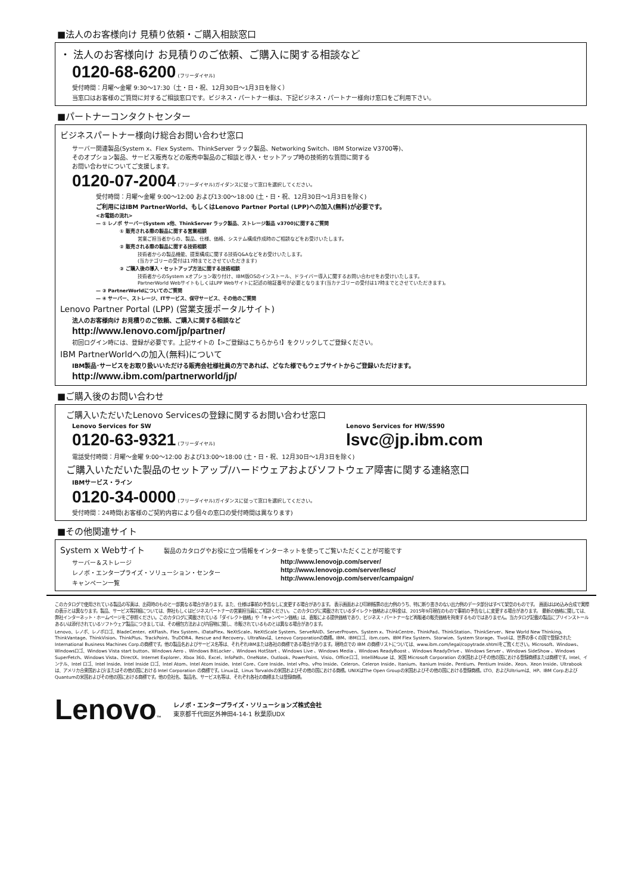■法人のお客様向け 見積り依頼・ご購入相談窓口
・ 法人のお客様向け お見積りのご依頼、ご購入に関する相談など
0120-68-6200 (フリーダイヤル)
受付時間：月曜〜金曜 9:30〜17:30（土・日・祝、12月30日〜1月3日を除く）
当窓口はお客様のご質問に対するご相談窓口です。ビジネス・パートナー様は、下記ビジネス・パートナー様向け窓口をご利用下さい。
■パートナーコンタクトセンター
ビジネスパートナー様向け総合お問い合わせ窓口
サーバー関連製品(System x、Flex System、ThinkServer ラック製品、Networking Switch、IBM Storwize V3700等)、
そのオプション製品、サービス販売などの販売中製品のご相談と導入・セットアップ時の技術的な質問に関する
お問い合わせについてご支援します。
0120-07-2004 (フリーダイヤル)ガイダンスに従って窓口を選択してください。
受付時間：月曜〜金曜 9:00〜12:00 および13:00〜18:00 (土・日・祝、12月30日〜1月3日を除く)
ご利用にはIBM PartnerWorld、もしくはLenovo Partner Portal (LPP)への加入(無料)が必要です。
<お電話の流れ>
— ① レノボ サーバー(System x他、ThinkServer ラック製品、ストレージ製品 v3700)に関するご質問
① 販売される際の製品に関する営業相談
営業ご担当者からの、製品、仕様、価格、システム構成作成時のご相談などをお受けいたします。
② 販売される際の製品に関する技術相談
技術者からの製品機能、提案構成に関する技術Q&Aなどをお受けいたします。
(当カテゴリーの受付は17時までとさせていただきます)
③ ご購入後の導入・セットアップ方法に関する技術相談
技術者からのSystem xオプション取り付け、IBM版OSのインストール、ドライバー導入に関するお問い合わせをお受けいたします。
PartnerWorld WebサイトもしくはLPP Webサイトに記述の暗証番号が必要となります(当カテゴリーの受付は17時までとさせていただきます)。
— ③ PartnerWorldについてのご質問
— ④ サーバー、ストレージ、ITサービス、保守サービス、その他のご質問
Lenovo Partner Portal (LPP) (営業支援ポータルサイト)
法人のお客様向け お見積りのご依頼、ご購入に関する相談など
http://www.lenovo.com/jp/partner/
初回ログイン時には、登録が必要です。上記サイトの【>ご登録はこちらから!】をクリックしてご登録ください。
IBM PartnerWorldへの加入(無料)について
IBM製品･サービスをお取り扱いいただける販売会社様社員の方であれば、どなた様でもウェブサイトからご登録いただけます。
http://www.ibm.com/partnerworld/jp/
■ご購入後のお問い合わせ
ご購入いただいたLenovo Servicesの登録に関するお問い合わせ窓口
Lenovo Services for SW
0120-63-9321 (フリーダイヤル)
Lenovo Services for HW/SS90
lsvc@jp.ibm.com
電話受付時間：月曜〜金曜 9:00〜12:00 および13:00〜18:00 (土・日・祝、12月30日〜1月3日を除く)
ご購入いただいた製品のセットアップ/ハードウェアおよびソフトウェア障害に関する連絡窓口
IBMサービス・ライン
0120-34-0000 (フリーダイヤル)ガイダンスに従って窓口を選択してください。
受付時間：24時間(お客様のご契約内容により個々の窓口の受付時間は異なります)
■その他関連サイト
System x Webサイト 製品のカタログやお役に立つ情報をインターネットを使ってご覧いただくことが可能です
サーバー＆ストレージ
レノボ・エンタープライズ・ソリューション・センター
キャンペーン一覧
http://www.lenovojp.com/server/
http://www.lenovojp.com/server/lesc/
http://www.lenovojp.com/server/campaign/
このカタログで使用されている製品の写真は、出荷時のものと一部異なる場合があります。また、仕様は事前の予告なしに変更する場合があります。 表示画面および印刷帳票の出力例のうち、特に断り書きのない出力例のデータ部分はすべて架空のものです。 画面ははめ込み合成で実際の表示とは異なります。製品、サービス等詳細については、弊社もしくはビジネスパートナーの営業担当員にご相談ください。 このカタログに掲載されているダイレクト価格および料金は、2015年9月現在のもので事前の予告なしに変更する場合があります。 最新の価格に関しては、弊社インターネット・ホームページをご参照ください。このカタログに掲載されている「ダイレクト価格」や「キャンペーン価格」は、直販による提供価格であり、ビジネス・パートナーなど再販者の販売価格を拘束するものではありません。当カタログ記載の製品にプリインストールあるいは添付されているソフトウェア製品につきましては、その梱包方法および内容物に関し、市販されているものとは異なる場合があります。
Lenovo、レノボ、レノボロゴ、BladeCenter、eXFlash、Flex System、iDataPlex、NeXtScale、NeXtScale System、ServeRAID、ServerProven、System x、ThinkCentre、ThinkPad、ThinkStation、ThinkServer、New World New Thinking、ThinkVantage、ThinkVision、ThinkPlus、TrackPoint、TruDDR4、Rescue and Recovery、UltraNavは、Lenovo Corporationの商標。IBM、IBMロゴ、ibm.com、IBM Flex System、Storwize、System Storage、Tivoliは、世界の多くの国で登録されたInternational Business Machines Corp.の商標です。他の製品名およびサービス名等は、それぞれIBMまたは各社の商標である場合があります。現時点での IBM の商標リストについては、www.ibm.com/legal/copytrade.shtmlをご覧ください。Microsoft、Windows、Windowsロゴ、Windows Vista start button、Windows Aero 、Windows BitLocker 、Windows HotStart 、Windows Live 、Windows Media 、Windows ReadyBoost 、Windows ReadyDrive 、Windows Server 、Windows SideShow 、Windows SuperFetch、Windows Vista、DirectX、Internet Explorer、Xbox 360、Excel、InfoPath、OneNote、Outlook、PowerPoint、Visio、Officeロゴ、IntelliMouse は、米国 Microsoft Corporation の米国およびその他の国における登録商標または商標です。Intel、インテル、Intel ロゴ、Intel Inside、Intel Inside ロゴ、Intel Atom、Intel Atom Inside、Intel Core、Core Inside、Intel vPro、vPro Inside、Celeron、Celeron Inside、Itanium、Itanium Inside、Pentium、Pentium Inside、Xeon、Xeon Inside、Ultrabook は、アメリカ合衆国および/またはその他の国における Intel Corporation の商標です。Linuxは、Linus Torvaldsの米国およびその他の国における商標。UNIXはThe Open Groupの米国およびその他の国における登録商標。LTO、およびUltriumは、HP、IBM Corp.およびQuantumの米国およびその他の国における商標です。他の会社名、製品名、サービス名等は、それぞれ各社の商標または登録商標。
Lenovo™
レノボ・エンタープライズ・ソリューションズ株式会社
東京都千代田区外神田4-14-1 秋葉原UDX